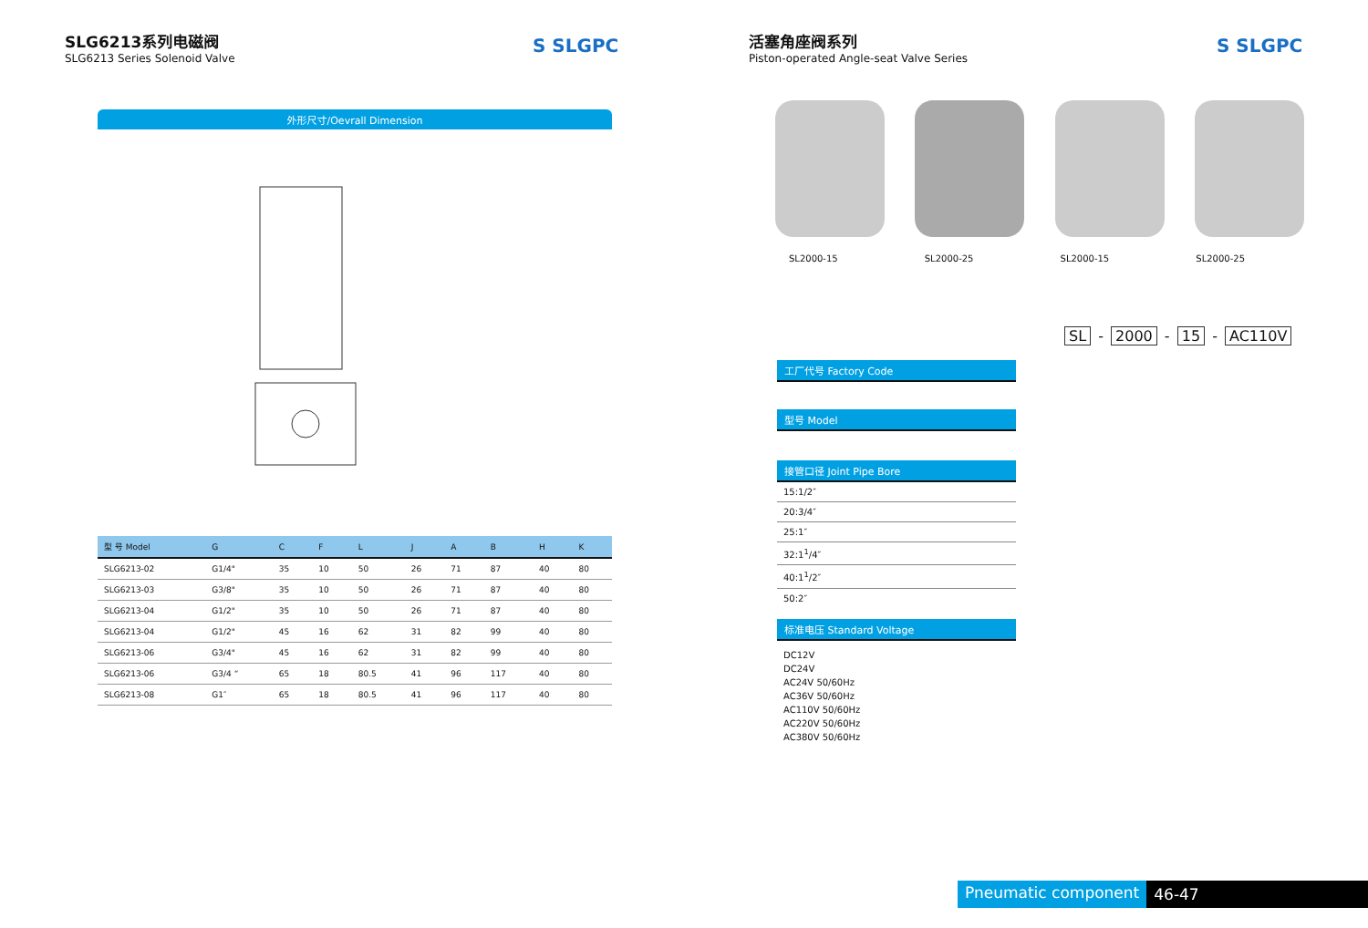SLG6213系列电磁阀
SLG6213 Series Solenoid Valve
S SLGPC
外形尺寸/Oevrall Dimension
| 型 号 Model | G | C | F | L | J | A | B | H | K |
| --- | --- | --- | --- | --- | --- | --- | --- | --- | --- |
| SLG6213-02 | G1/4" | 35 | 10 | 50 | 26 | 71 | 87 | 40 | 80 |
| SLG6213-03 | G3/8" | 35 | 10 | 50 | 26 | 71 | 87 | 40 | 80 |
| SLG6213-04 | G1/2" | 35 | 10 | 50 | 26 | 71 | 87 | 40 | 80 |
| SLG6213-04 | G1/2" | 45 | 16 | 62 | 31 | 82 | 99 | 40 | 80 |
| SLG6213-06 | G3/4" | 45 | 16 | 62 | 31 | 82 | 99 | 40 | 80 |
| SLG6213-06 | G3/4 “ | 65 | 18 | 80.5 | 41 | 96 | 117 | 40 | 80 |
| SLG6213-08 | G1″ | 65 | 18 | 80.5 | 41 | 96 | 117 | 40 | 80 |
活塞角座阀系列
Piston-operated Angle-seat Valve Series
S SLGPC
SL2000-15 SL2000-25 SL2000-15 SL2000-25
SL - 2000 - 15 - AC110V
工厂代号 Factory Code
型号 Model
接管口径 Joint Pipe Bore
15:1/2″
20:3/4″
25:1″
32:1<sup>1</sup>/4″
40:1<sup>1</sup>/2″
50:2″
标准电压 Standard Voltage
DC12V
DC24V
AC24V 50/60Hz
AC36V 50/60Hz
AC110V 50/60Hz
AC220V 50/60Hz
AC380V 50/60Hz
Pneumatic component 46-47